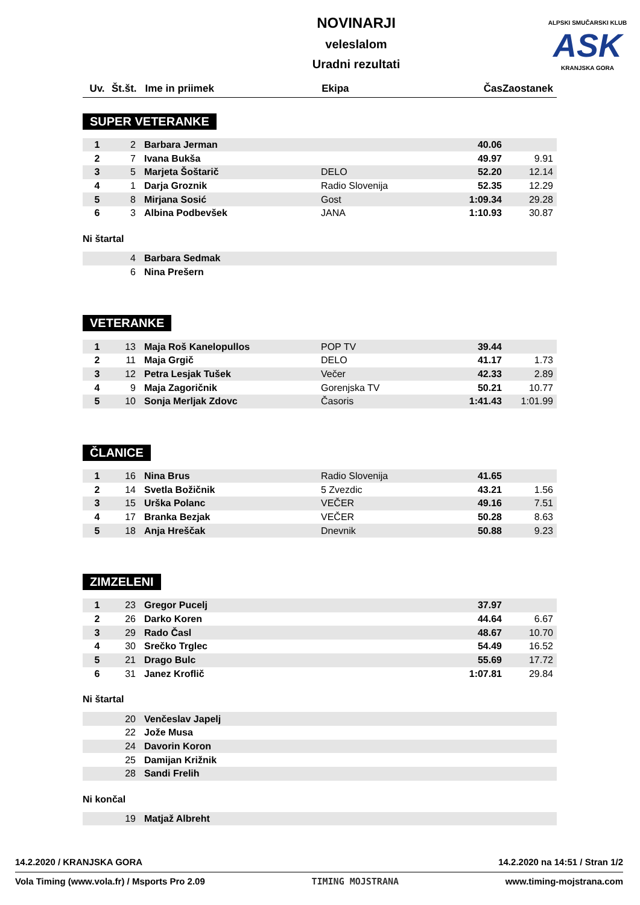ALPSKI SMUČARSKI KLUB
ASK
KRANJSKA GORA
NOVINARJI
veleslalom
Uradni rezultati
| Uv. | Št.št. | Ime in priimek | Ekipa | Čas | Zaostanek |
| --- | --- | --- | --- | --- | --- |
SUPER VETERANKE
| 1 | 2 | Barbara Jerman | | 40.06 | |
| 2 | 7 | Ivana Bukša | | 49.97 | 9.91 |
| 3 | 5 | Marjeta Šoštarič | DELO | 52.20 | 12.14 |
| 4 | 1 | Darja Groznik | Radio Slovenija | 52.35 | 12.29 |
| 5 | 8 | Mirjana Sosić | Gost | 1:09.34 | 29.28 |
| 6 | 3 | Albina Podbevšek | JANA | 1:10.93 | 30.87 |
Ni štartal
| | 4 | Barbara Sedmak | | | |
| | 6 | Nina Prešern | | | |
VETERANKE
| 1 | 13 | Maja Roš Kanelopullos | POP TV | 39.44 | |
| 2 | 11 | Maja Grgič | DELO | 41.17 | 1.73 |
| 3 | 12 | Petra Lesjak Tušek | Večer | 42.33 | 2.89 |
| 4 | 9 | Maja Zagoričnik | Gorenjska TV | 50.21 | 10.77 |
| 5 | 10 | Sonja Merljak Zdovc | Časoris | 1:41.43 | 1:01.99 |
ČLANICE
| 1 | 16 | Nina Brus | Radio Slovenija | 41.65 | |
| 2 | 14 | Svetla Božičnik | 5 Zvezdic | 43.21 | 1.56 |
| 3 | 15 | Urška Polanc | VEČER | 49.16 | 7.51 |
| 4 | 17 | Branka Bezjak | VEČER | 50.28 | 8.63 |
| 5 | 18 | Anja Hreščak | Dnevnik | 50.88 | 9.23 |
ZIMZELENI
| 1 | 23 | Gregor Pucelj | | 37.97 | |
| 2 | 26 | Darko Koren | | 44.64 | 6.67 |
| 3 | 29 | Rado Časl | | 48.67 | 10.70 |
| 4 | 30 | Srečko Trglec | | 54.49 | 16.52 |
| 5 | 21 | Drago Bulc | | 55.69 | 17.72 |
| 6 | 31 | Janez Kroflič | | 1:07.81 | 29.84 |
Ni štartal
| | 20 | Venčeslav Japelj | | | |
| | 22 | Jože Musa | | | |
| | 24 | Davorin Koron | | | |
| | 25 | Damijan Križnik | | | |
| | 28 | Sandi Frelih | | | |
Ni končal
| | 19 | Matjaž Albreht | | | |
14.2.2020 / KRANJSKA GORA 14.2.2020 na 14:51 / Stran 1/2
Vola Timing (www.vola.fr) / Msports Pro 2.09 TIMING MOJSTRANA www.timing-mojstrana.com